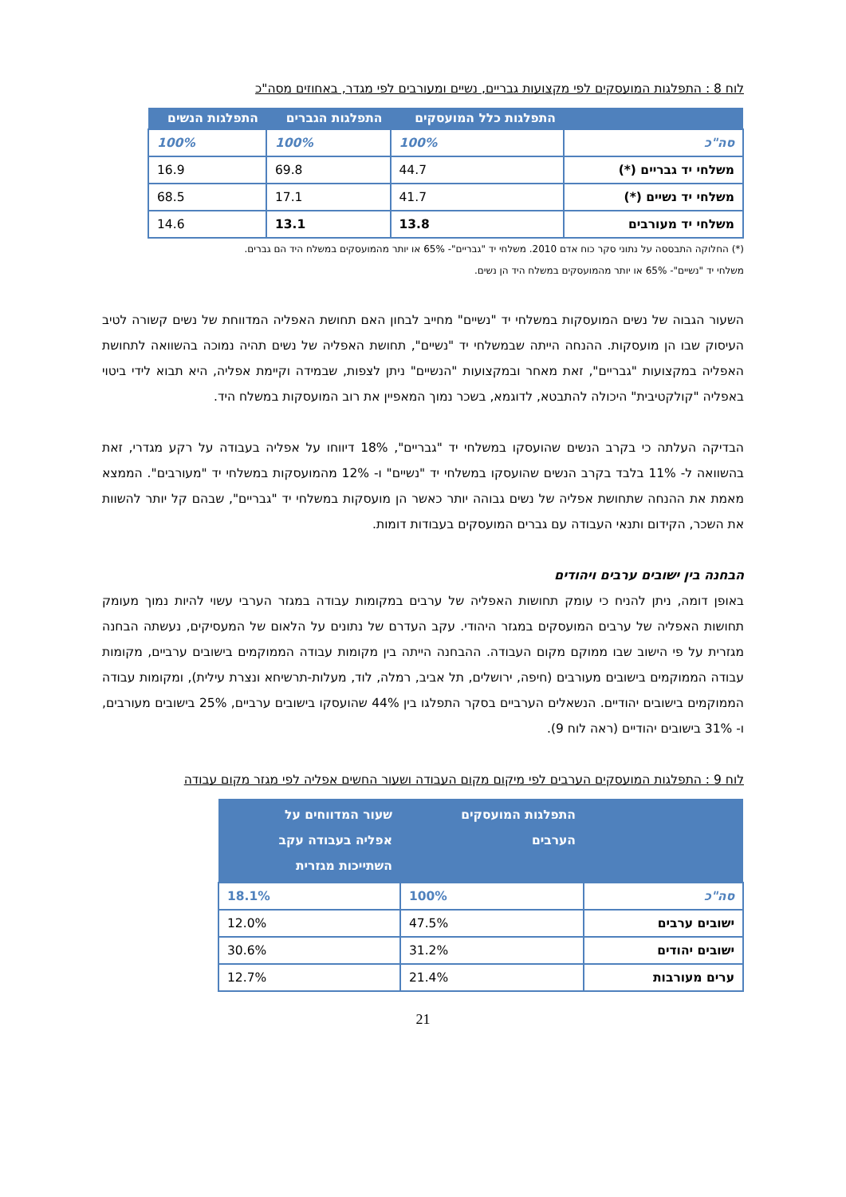לוח 8 : התפלגות המועסקים לפי מקצועות גבריים, נשיים ומעורבים לפי מגדר, באחוזים מסה"כ
| | התפלגות כלל המועסקים | התפלגות הגברים | התפלגות הנשים |
| --- | --- | --- | --- |
| סה"כ | 100% | 100% | 100% |
| משלחי יד גבריים (*) | 44.7 | 69.8 | 16.9 |
| משלחי יד נשיים (*) | 41.7 | 17.1 | 68.5 |
| משלחי יד מעורבים | 13.8 | 13.1 | 14.6 |
(*) החלוקה התבססה על נתוני סקר כוח אדם 2010. משלחי יד "גבריים"- 65% או יותר מהמועסקים במשלח היד הם גברים.
משלחי יד "נשיים"- 65% או יותר מהמועסקים במשלח היד הן נשים.
השעור הגבוה של נשים המועסקות במשלחי יד "נשיים" מחייב לבחון האם תחושת האפליה המדווחת של נשים קשורה לטיב העיסוק שבו הן מועסקות. ההנחה הייתה שבמשלחי יד "נשיים", תחושת האפליה של נשים תהיה נמוכה בהשוואה לתחושת האפליה במקצועות "גבריים", זאת מאחר ובמקצועות "הנשיים" ניתן לצפות, שבמידה וקיימת אפליה, היא תבוא לידי ביטוי באפליה "קולקטיבית" היכולה להתבטא, לדוגמא, בשכר נמוך המאפיין את רוב המועסקות במשלח היד.
הבדיקה העלתה כי בקרב הנשים שהועסקו במשלחי יד "גבריים", 18% דיווחו על אפליה בעבודה על רקע מגדרי, זאת בהשוואה ל- 11% בלבד בקרב הנשים שהועסקו במשלחי יד "נשיים" ו- 12% מהמועסקות במשלחי יד "מעורבים". הממצא מאמת את ההנחה שתחושת אפליה של נשים גבוהה יותר כאשר הן מועסקות במשלחי יד "גבריים", שבהם קל יותר להשוות את השכר, הקידום ותנאי העבודה עם גברים המועסקים בעבודות דומות.
הבחנה בין ישובים ערבים ויהודים
באופן דומה, ניתן להניח כי עומק תחושות האפליה של ערבים במקומות עבודה במגזר הערבי עשוי להיות נמוך מעומק תחושות האפליה של ערבים המועסקים במגזר היהודי. עקב העדרם של נתונים על הלאום של המעסיקים, נעשתה הבחנה מגזרית על פי הישוב שבו ממוקם מקום העבודה. ההבחנה הייתה בין מקומות עבודה הממוקמים בישובים ערביים, מקומות עבודה הממוקמים בישובים מעורבים (חיפה, ירושלים, תל אביב, רמלה, לוד, מעלות-תרשיחא ונצרת עילית), ומקומות עבודה הממוקמים בישובים יהודיים. הנשאלים הערביים בסקר התפלגו בין 44% שהועסקו בישובים ערביים, 25% בישובים מעורבים, ו- 31% בישובים יהודיים (ראה לוח 9).
לוח 9 : התפלגות המועסקים הערבים לפי מיקום מקום העבודה ושעור החשים אפליה לפי מגזר מקום עבודה
| | התפלגות המועסקים הערבים | שעור המדווחים על אפליה בעבודה עקב השתייכות מגזרית |
| --- | --- | --- |
| סה"כ | 100% | 18.1% |
| ישובים ערבים | 47.5% | 12.0% |
| ישובים יהודים | 31.2% | 30.6% |
| ערים מעורבות | 21.4% | 12.7% |
21